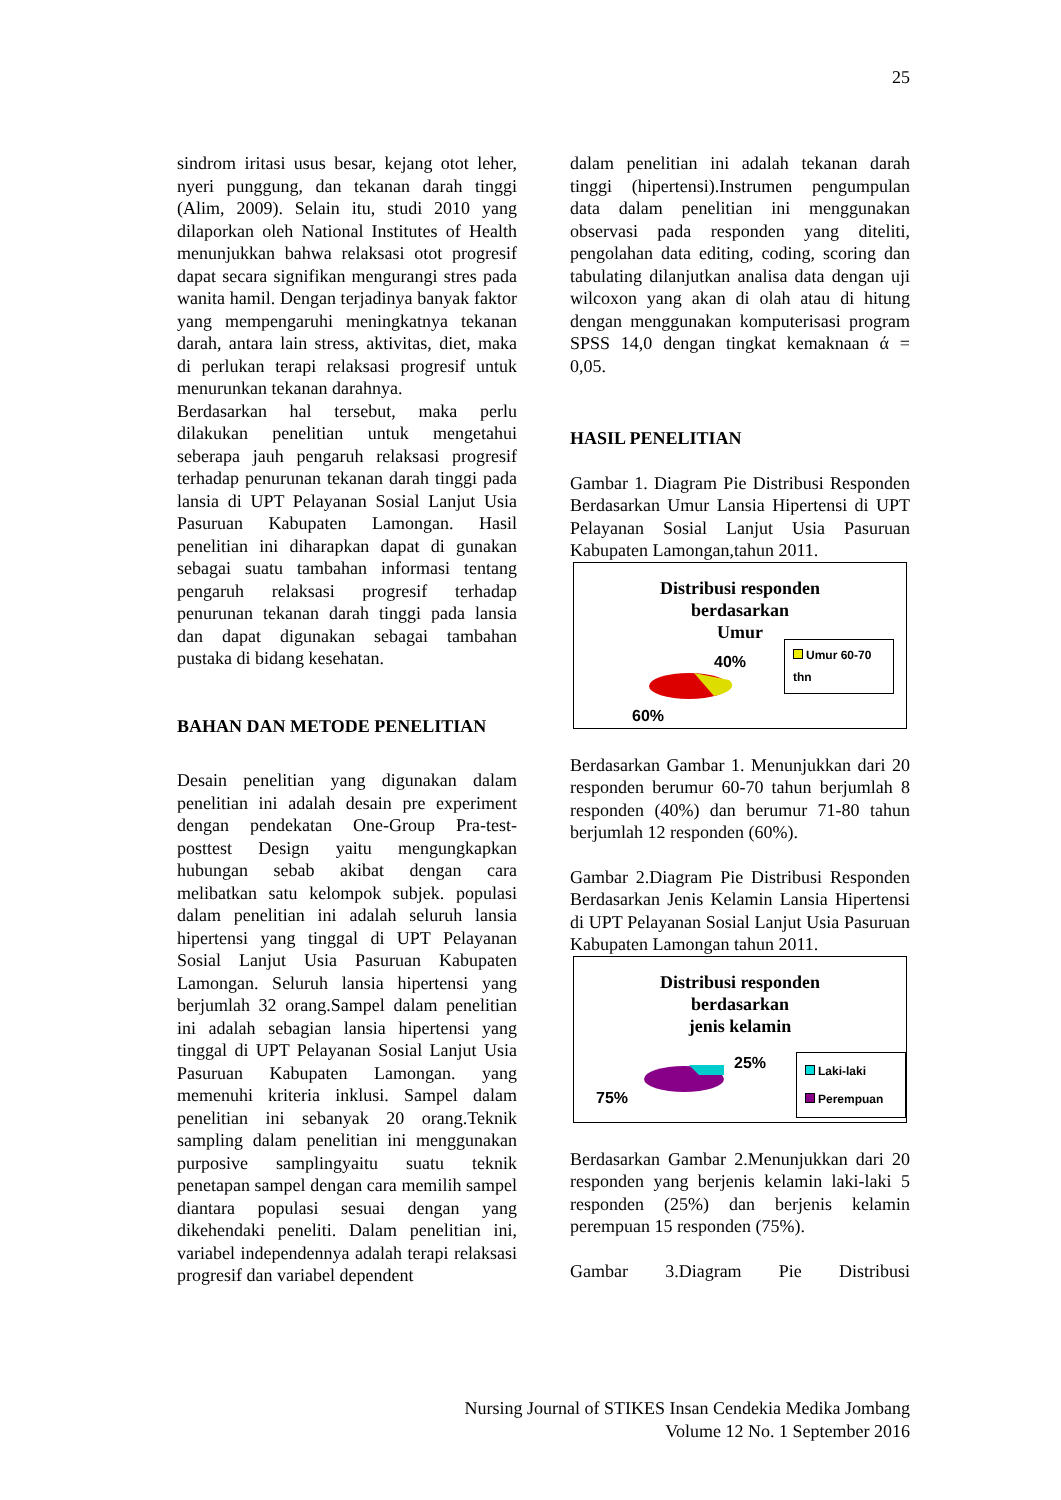25
sindrom iritasi usus besar, kejang otot leher, nyeri punggung, dan tekanan darah tinggi (Alim, 2009). Selain itu, studi 2010 yang dilaporkan oleh National Institutes of Health menunjukkan bahwa relaksasi otot progresif dapat secara signifikan mengurangi stres pada wanita hamil. Dengan terjadinya banyak faktor yang mempengaruhi meningkatnya tekanan darah, antara lain stress, aktivitas, diet, maka di perlukan terapi relaksasi progresif untuk menurunkan tekanan darahnya.
Berdasarkan hal tersebut, maka perlu dilakukan penelitian untuk mengetahui seberapa jauh pengaruh relaksasi progresif terhadap penurunan tekanan darah tinggi pada lansia di UPT Pelayanan Sosial Lanjut Usia Pasuruan Kabupaten Lamongan. Hasil penelitian ini diharapkan dapat di gunakan sebagai suatu tambahan informasi tentang pengaruh relaksasi progresif terhadap penurunan tekanan darah tinggi pada lansia dan dapat digunakan sebagai tambahan pustaka di bidang kesehatan.
BAHAN DAN METODE PENELITIAN
Desain penelitian yang digunakan dalam penelitian ini adalah desain pre experiment dengan pendekatan One-Group Pra-test-posttest Design yaitu mengungkapkan hubungan sebab akibat dengan cara melibatkan satu kelompok subjek. populasi dalam penelitian ini adalah seluruh lansia hipertensi yang tinggal di UPT Pelayanan Sosial Lanjut Usia Pasuruan Kabupaten Lamongan. Seluruh lansia hipertensi yang berjumlah 32 orang.Sampel dalam penelitian ini adalah sebagian lansia hipertensi yang tinggal di UPT Pelayanan Sosial Lanjut Usia Pasuruan Kabupaten Lamongan. yang memenuhi kriteria inklusi. Sampel dalam penelitian ini sebanyak 20 orang.Teknik sampling dalam penelitian ini menggunakan purposive samplingyaitu suatu teknik penetapan sampel dengan cara memilih sampel diantara populasi sesuai dengan yang dikehendaki peneliti. Dalam penelitian ini, variabel independennya adalah terapi relaksasi progresif dan variabel dependent
dalam penelitian ini adalah tekanan darah tinggi (hipertensi).Instrumen pengumpulan data dalam penelitian ini menggunakan observasi pada responden yang diteliti, pengolahan data editing, coding, scoring dan tabulating dilanjutkan analisa data dengan uji wilcoxon yang akan di olah atau di hitung dengan menggunakan komputerisasi program SPSS 14,0 dengan tingkat kemaknaan ά = 0,05.
HASIL PENELITIAN
Gambar 1. Diagram Pie Distribusi Responden Berdasarkan Umur Lansia Hipertensi di UPT Pelayanan Sosial Lanjut Usia Pasuruan Kabupaten Lamongan,tahun 2011.
Distribusi responden
berdasarkan
Umur
40%
60%
Umur 60-70 thn
Berdasarkan Gambar 1. Menunjukkan dari 20 responden berumur 60-70 tahun berjumlah 8 responden (40%) dan berumur 71-80 tahun berjumlah 12 responden (60%).
Gambar 2.Diagram Pie Distribusi Responden Berdasarkan Jenis Kelamin Lansia Hipertensi di UPT Pelayanan Sosial Lanjut Usia Pasuruan Kabupaten Lamongan tahun 2011.
Distribusi responden
berdasarkan
jenis kelamin
25%
75%
Laki-laki
Perempuan
Berdasarkan Gambar 2.Menunjukkan dari 20 responden yang berjenis kelamin laki-laki 5 responden (25%) dan berjenis kelamin perempuan 15 responden (75%).
Gambar 3.Diagram Pie Distribusi
Nursing Journal of STIKES Insan Cendekia Medika Jombang
Volume 12 No. 1 September 2016